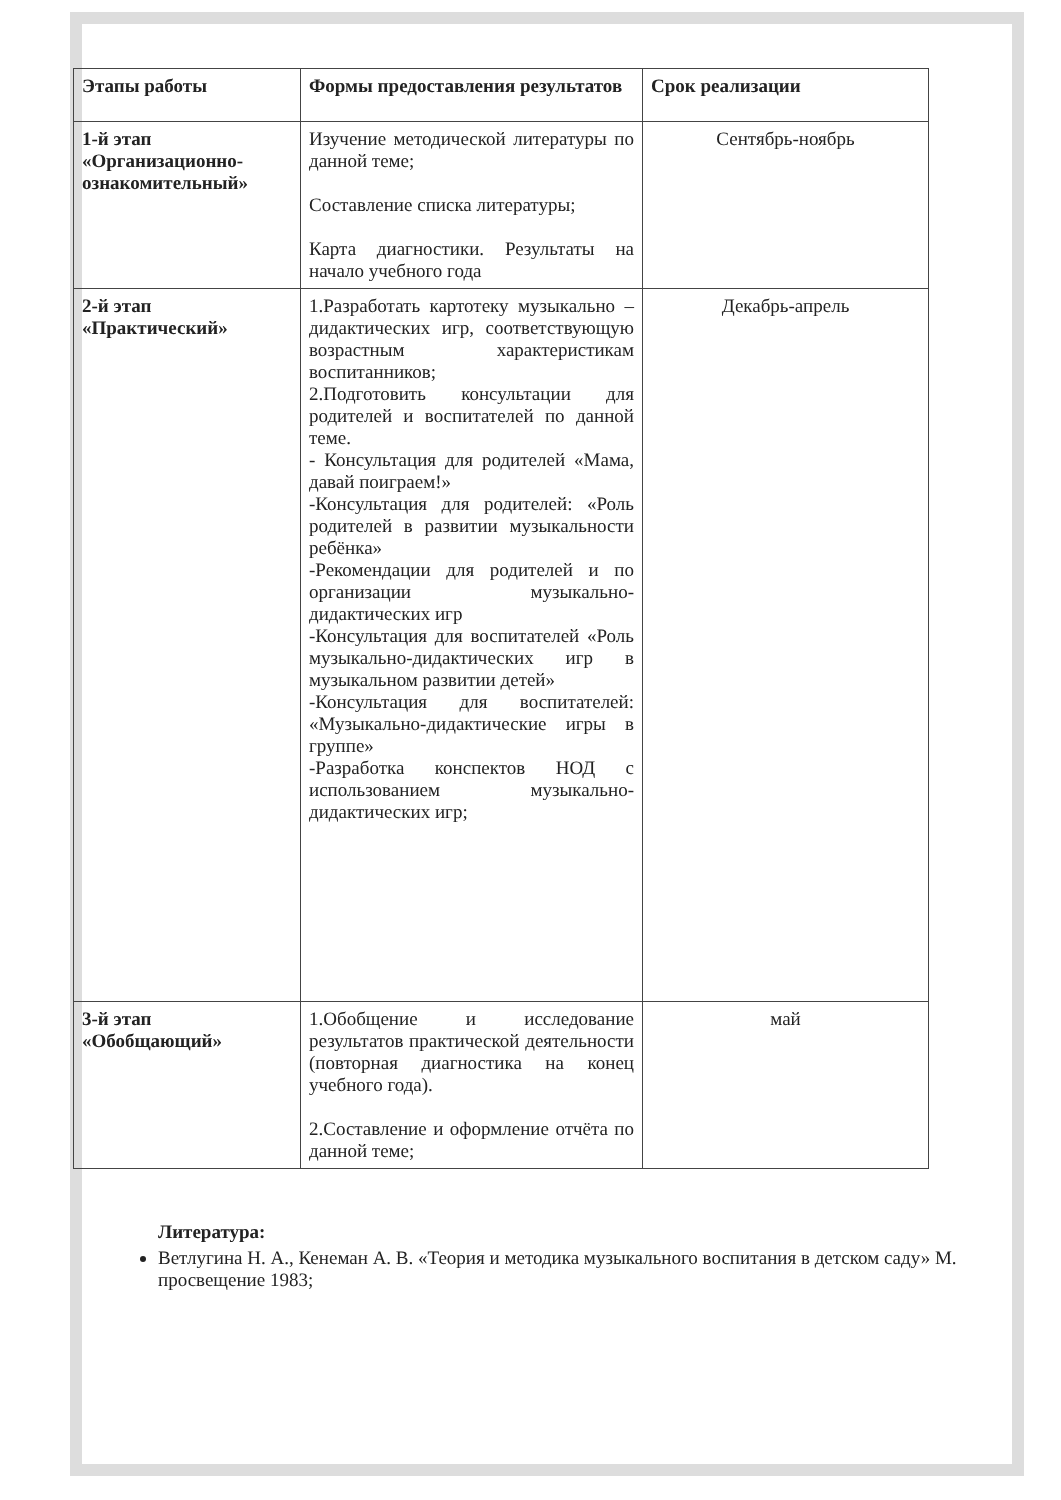| Этапы работы | Формы предоставления результатов | Срок реализации |
| --- | --- | --- |
| 1-й этап «Организационно-ознакомительный» | Изучение методической литературы по данной теме; Составление списка литературы; Карта диагностики. Результаты на начало учебного года | Сентябрь-ноябрь |
| 2-й этап «Практический» | 1.Разработать картотеку музыкально – дидактических игр, соответствующую возрастным характеристикам воспитанников; 2.Подготовить консультации для родителей и воспитателей по данной теме. - Консультация для родителей «Мама, давай поиграем!» -Консультация для родителей: «Роль родителей в развитии музыкальности ребёнка» -Рекомендации для родителей и по организации музыкально-дидактических игр -Консультация для воспитателей «Роль музыкально-дидактических игр в музыкальном развитии детей» -Консультация для воспитателей: «Музыкально-дидактические игры в группе» -Разработка конспектов НОД с использованием музыкально-дидактических игр; | Декабрь-апрель |
| 3-й этап «Обобщающий» | 1.Обобщение и исследование результатов практической деятельности (повторная диагностика на конец учебного года). 2.Составление и оформление отчёта по данной теме; | май |
Литература:
Ветлугина Н. А., Кенеман А. В. «Теория и методика музыкального воспитания в детском саду» М. просвещение 1983;